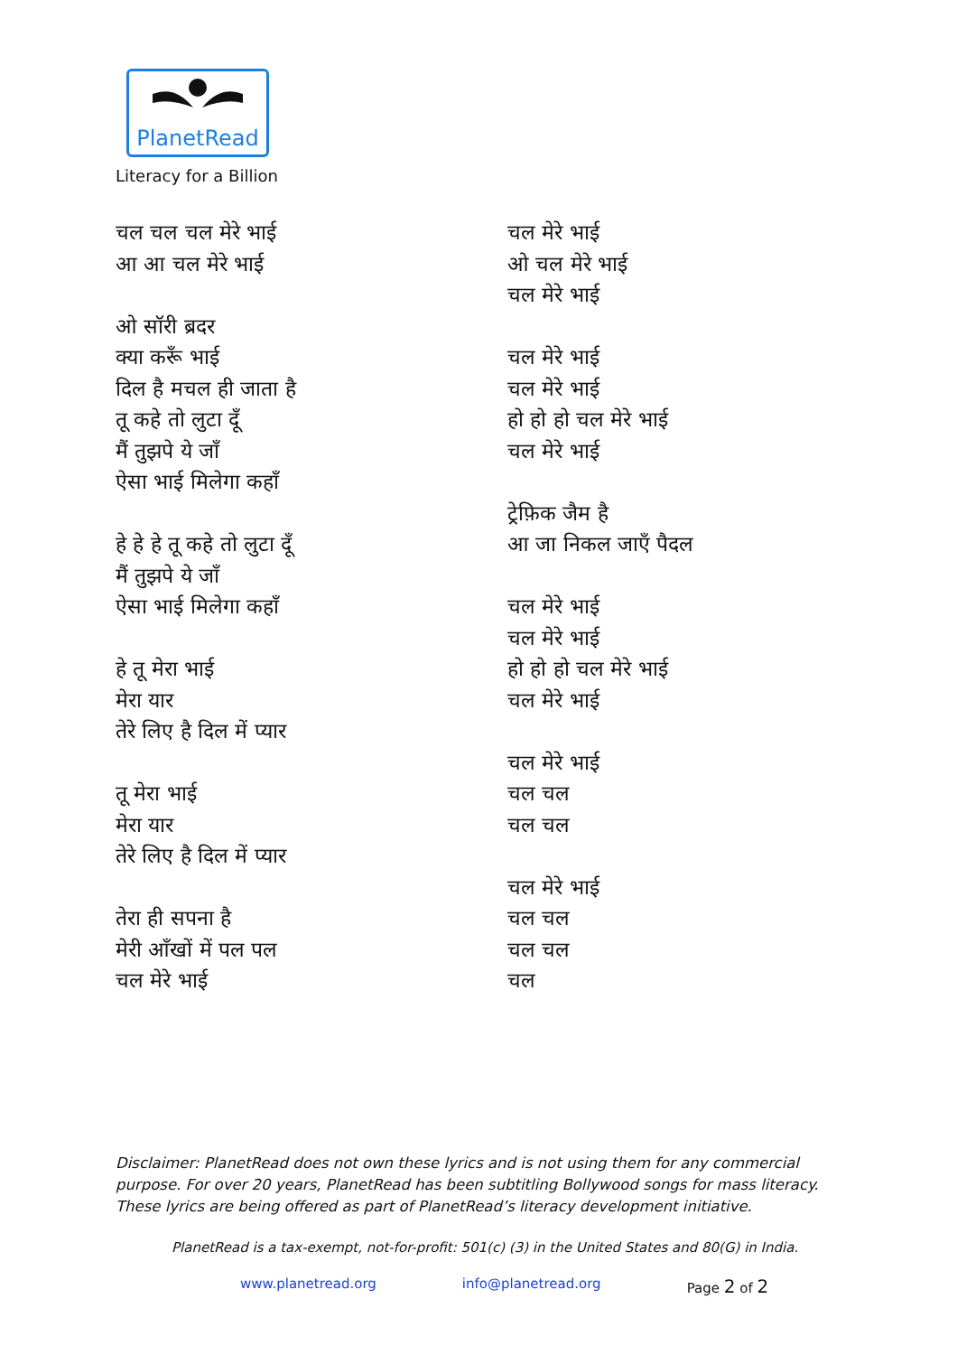PlanetRead
Literacy for a Billion
चल चल चल मेरे भाई
आ आ चल मेरे भाई
ओ सॉरी ब्रदर
क्या करूँ भाई
दिल है मचल ही जाता है
तू कहे तो लुटा दूँ
मैं तुझपे ये जाँ
ऐसा भाई मिलेगा कहाँ
हे हे हे तू कहे तो लुटा दूँ
मैं तुझपे ये जाँ
ऐसा भाई मिलेगा कहाँ
हे तू मेरा भाई
मेरा यार
तेरे लिए है दिल में प्यार
तू मेरा भाई
मेरा यार
तेरे लिए है दिल में प्यार
तेरा ही सपना है
मेरी आँखों में पल पल
चल मेरे भाई
चल मेरे भाई
ओ चल मेरे भाई
चल मेरे भाई
चल मेरे भाई
चल मेरे भाई
हो हो हो चल मेरे भाई
चल मेरे भाई
ट्रेफ़िक जैम है
आ जा निकल जाएँ पैदल
चल मेरे भाई
चल मेरे भाई
हो हो हो चल मेरे भाई
चल मेरे भाई
चल मेरे भाई
चल चल
चल चल
चल मेरे भाई
चल चल
चल चल
चल
Disclaimer: PlanetRead does not own these lyrics and is not using them for any commercial purpose. For over 20 years, PlanetRead has been subtitling Bollywood songs for mass literacy. These lyrics are being offered as part of PlanetRead’s literacy development initiative.
PlanetRead is a tax-exempt, not-for-profit: 501(c) (3) in the United States and 80(G) in India.
www.planetread.org info@planetread.org Page 2 of 2